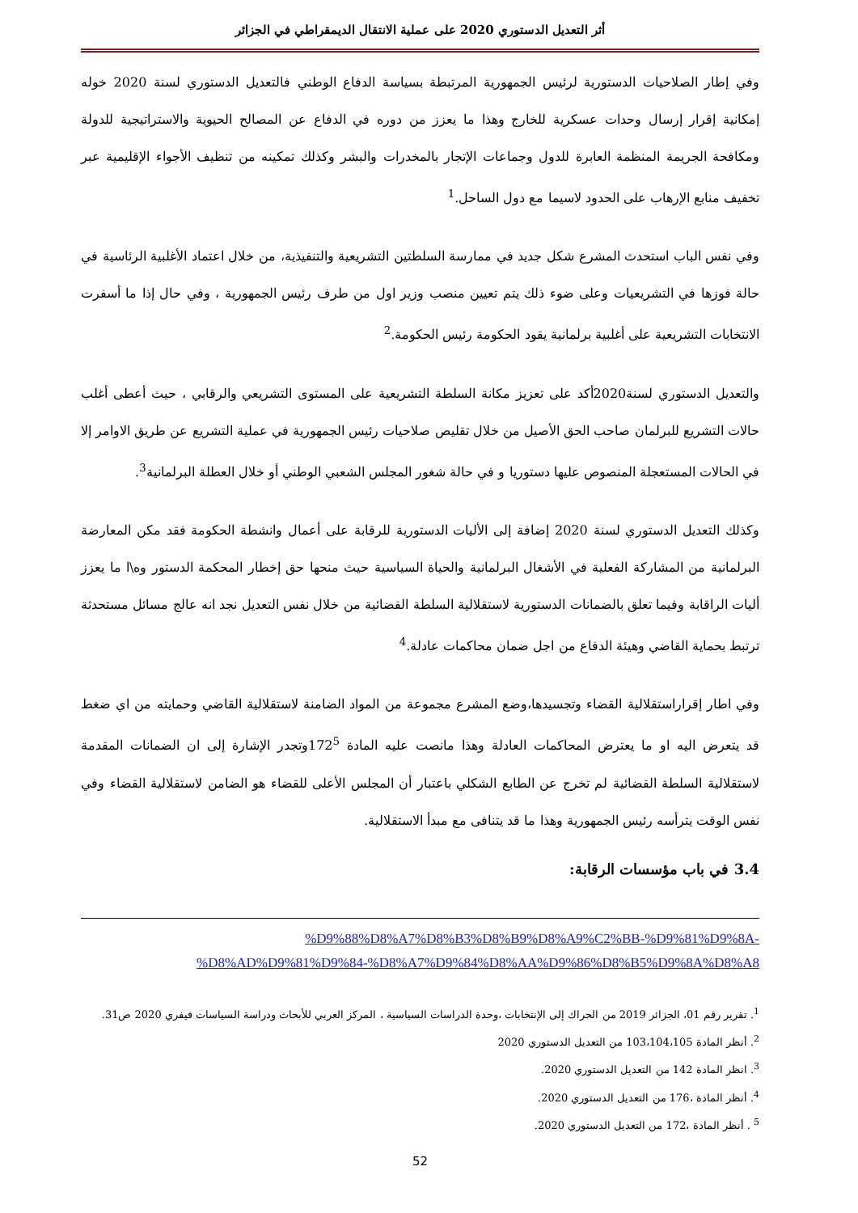أثر التعديل الدستوري 2020 على عملية الانتقال الديمقراطي في الجزائر
وفي إطار الصلاحيات الدستورية لرئيس الجمهورية المرتبطة بسياسة الدفاع الوطني فالتعديل الدستوري لسنة 2020 خوله إمكانية إقرار إرسال وحدات عسكرية للخارج وهذا ما يعزز من دوره في الدفاع عن المصالح الحيوية والاستراتيجية للدولة ومكافحة الجريمة المنظمة العابرة للدول وجماعات الإتجار بالمخدرات والبشر وكذلك تمكينه من تنظيف الأجواء الإقليمية عبر تخفيف منابع الإرهاب على الحدود لاسيما مع دول الساحل.<sup>1</sup>
وفي نفس الباب استحدث المشرع شكل جديد في ممارسة السلطتين التشريعية والتنفيذية، من خلال اعتماد الأغلبية الرئاسية في حالة فوزها في التشريعيات وعلى ضوء ذلك يتم تعيين منصب وزير اول من طرف رئيس الجمهورية ، وفي حال إذا ما أسفرت الانتخابات التشريعية على أغلبية برلمانية يقود الحكومة رئيس الحكومة.<sup>2</sup>
والتعديل الدستوري لسنة2020أكد على تعزيز مكانة السلطة التشريعية على المستوى التشريعي والرقابي ، حيث أعطى أغلب حالات التشريع للبرلمان صاحب الحق الأصيل من خلال تقليص صلاحيات رئيس الجمهورية في عملية التشريع عن طريق الاوامر إلا في الحالات المستعجلة المنصوص عليها دستوريا و في حالة شغور المجلس الشعبي الوطني أو خلال العطلة البرلمانية<sup>3</sup>.
وكذلك التعديل الدستوري لسنة 2020 إضافة إلى الأليات الدستورية للرقابة على أعمال وانشطة الحكومة فقد مكن المعارضة البرلمانية من المشاركة الفعلية في الأشغال البرلمانية والحياة السياسية حيث منحها حق إخطار المحكمة الدستور وه\ا ما يعزز أليات الراقابة وفيما تعلق بالضمانات الدستورية لاستقلالية السلطة القضائية من خلال نفس التعديل نجد انه عالج مسائل مستحدثة ترتبط بحماية القاضي وهيئة الدفاع من اجل ضمان محاكمات عادلة.<sup>4</sup>
وفي اطار إقراراستقلالية القضاء وتجسيدها،وضع المشرع مجموعة من المواد الضامنة لاستقلالية القاضي وحمايته من اي ضغط قد يتعرض اليه او ما يعترض المحاكمات العادلة وهذا مانصت عليه المادة 172<sup>5</sup>وتجدر الإشارة إلى ان الضمانات المقدمة لاستقلالية السلطة القضائية لم تخرج عن الطابع الشكلي باعتبار أن المجلس الأعلى للقضاء هو الضامن لاستقلالية القضاء وفي نفس الوقت يترأسه رئيس الجمهورية وهذا ما قد يتنافى مع مبدأ الاستقلالية.
3.4 في باب مؤسسات الرقابة:
%D9%88%D8%A7%D8%B3%D8%B9%D8%A9%C2%BB-%D9%81%D9%8A-
%D8%AD%D9%81%D9%84-%D8%A7%D9%84%D8%AA%D9%86%D8%B5%D9%8A%D8%A8
<sup>1</sup>. تقرير رقم 01، الجزائر 2019 من الحراك إلى الإنتخابات ،وحدة الدراسات السياسية ، المركز العربي للأبحاث ودراسة السياسات فيفري 2020 ص31.
<sup>2</sup>. أنظر المادة 103،104،105 من التعديل الدستوري 2020
<sup>3</sup>. انظر المادة 142 من التعديل الدستوري 2020.
<sup>4</sup>. أنظر المادة ،176 من التعديل الدستوري 2020.
<sup>5</sup> . أنظر المادة ،172 من التعديل الدستوري 2020.
52